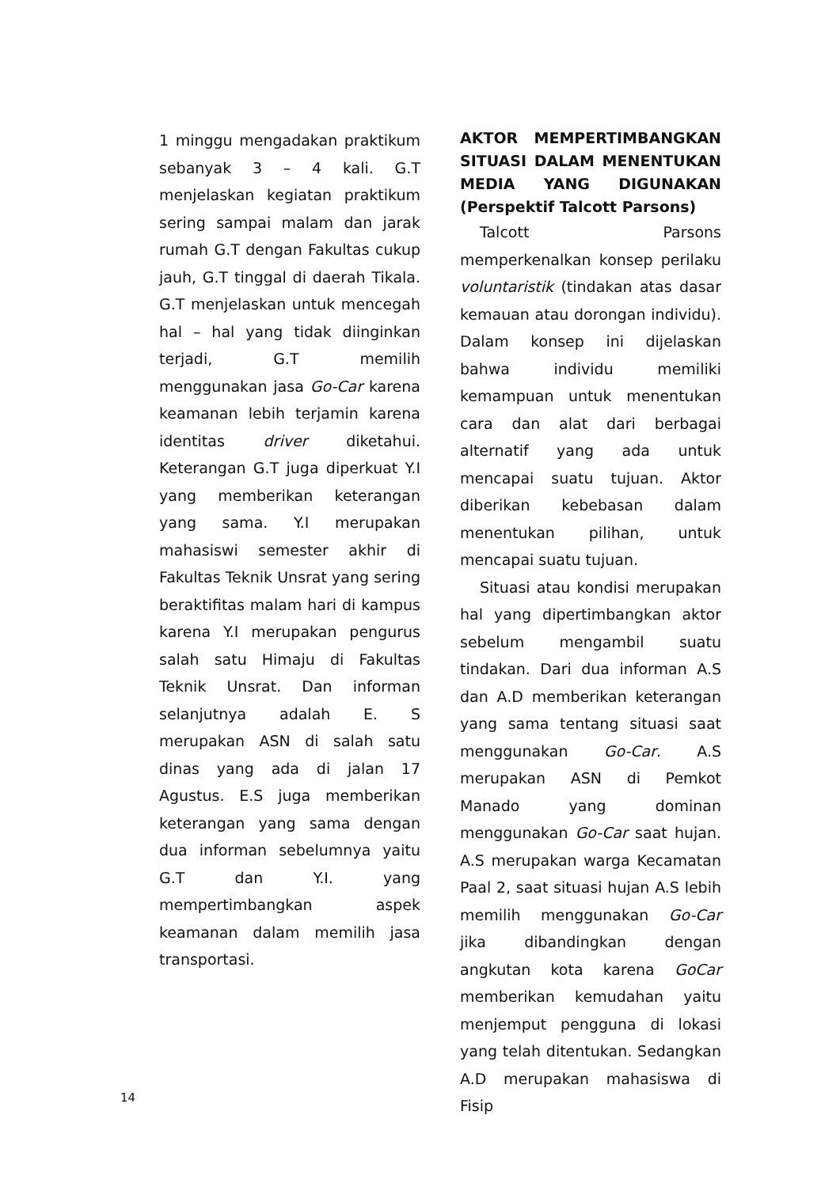1 minggu mengadakan praktikum sebanyak 3 – 4 kali. G.T menjelaskan kegiatan praktikum sering sampai malam dan jarak rumah G.T dengan Fakultas cukup jauh, G.T tinggal di daerah Tikala. G.T menjelaskan untuk mencegah hal – hal yang tidak diinginkan terjadi, G.T memilih menggunakan jasa Go-Car karena keamanan lebih terjamin karena identitas driver diketahui. Keterangan G.T juga diperkuat Y.I yang memberikan keterangan yang sama. Y.I merupakan mahasiswi semester akhir di Fakultas Teknik Unsrat yang sering beraktifitas malam hari di kampus karena Y.I merupakan pengurus salah satu Himaju di Fakultas Teknik Unsrat. Dan informan selanjutnya adalah E. S merupakan ASN di salah satu dinas yang ada di jalan 17 Agustus. E.S juga memberikan keterangan yang sama dengan dua informan sebelumnya yaitu G.T dan Y.I. yang mempertimbangkan aspek keamanan dalam memilih jasa transportasi.
AKTOR MEMPERTIMBANGKAN SITUASI DALAM MENENTUKAN MEDIA YANG DIGUNAKAN (Perspektif Talcott Parsons)
Talcott Parsons memperkenalkan konsep perilaku voluntaristik (tindakan atas dasar kemauan atau dorongan individu). Dalam konsep ini dijelaskan bahwa individu memiliki kemampuan untuk menentukan cara dan alat dari berbagai alternatif yang ada untuk mencapai suatu tujuan. Aktor diberikan kebebasan dalam menentukan pilihan, untuk mencapai suatu tujuan.
Situasi atau kondisi merupakan hal yang dipertimbangkan aktor sebelum mengambil suatu tindakan. Dari dua informan A.S dan A.D memberikan keterangan yang sama tentang situasi saat menggunakan Go-Car. A.S merupakan ASN di Pemkot Manado yang dominan menggunakan Go-Car saat hujan. A.S merupakan warga Kecamatan Paal 2, saat situasi hujan A.S lebih memilih menggunakan Go-Car jika dibandingkan dengan angkutan kota karena GoCar memberikan kemudahan yaitu menjemput pengguna di lokasi yang telah ditentukan. Sedangkan A.D merupakan mahasiswa di Fisip
14